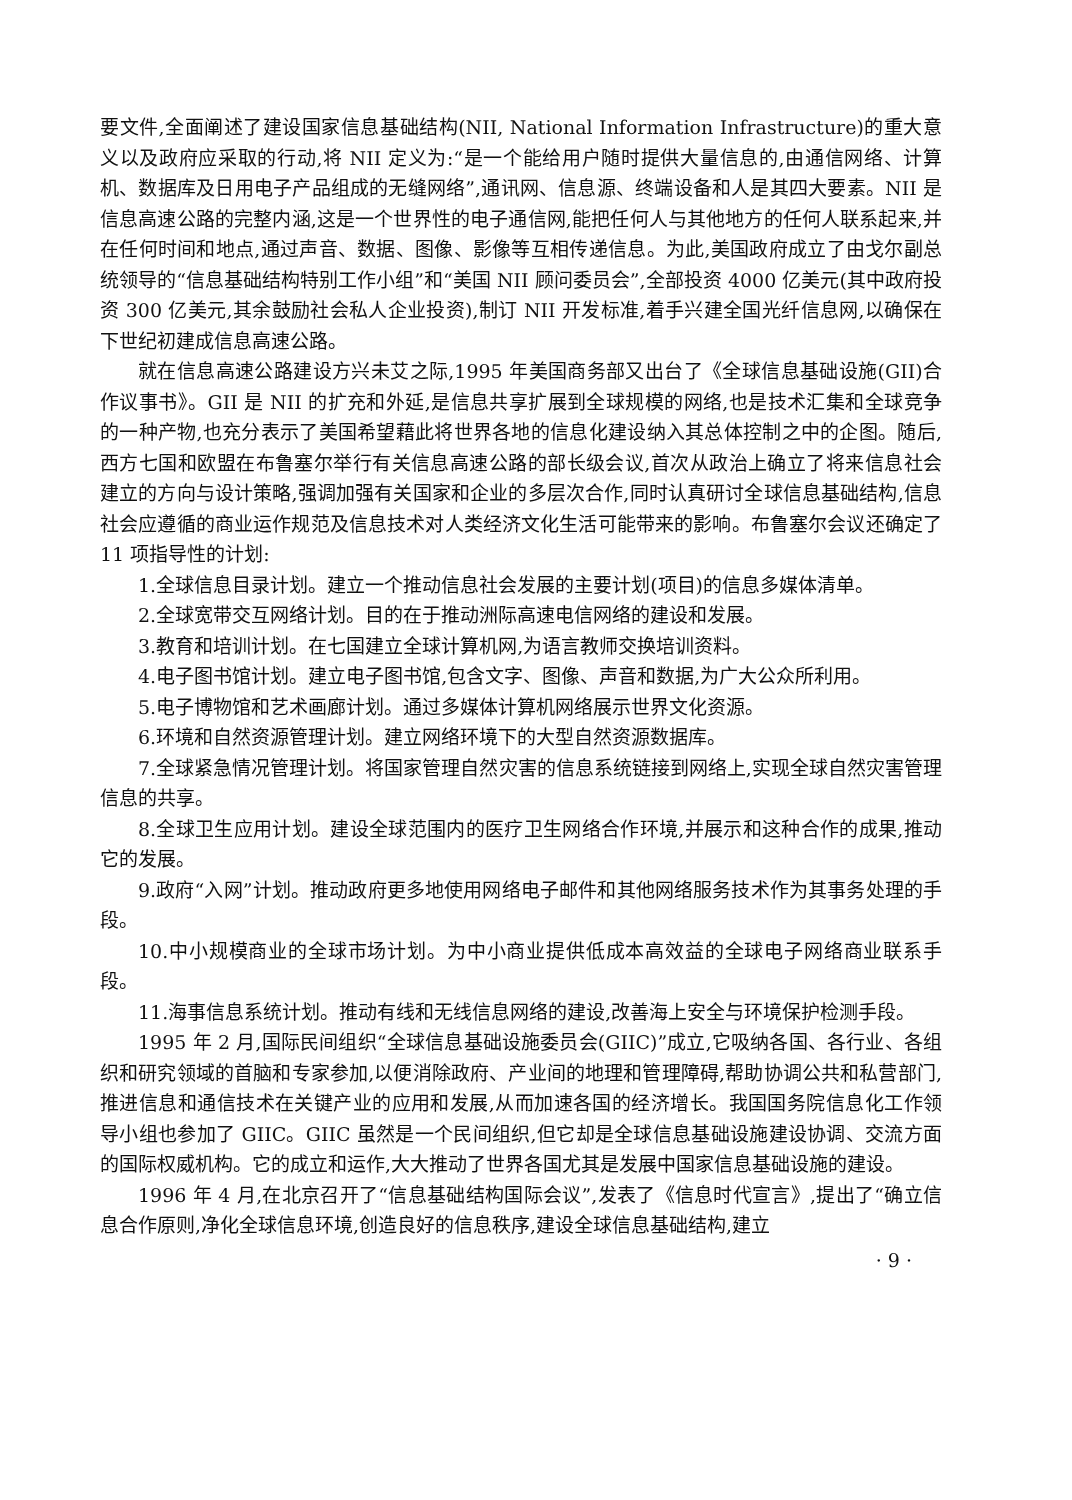要文件,全面阐述了建设国家信息基础结构(NII, National Information Infrastructure)的重大意义以及政府应采取的行动,将 NII 定义为:“是一个能给用户随时提供大量信息的,由通信网络、计算机、数据库及日用电子产品组成的无缝网络”,通讯网、信息源、终端设备和人是其四大要素。NII 是信息高速公路的完整内涵,这是一个世界性的电子通信网,能把任何人与其他地方的任何人联系起来,并在任何时间和地点,通过声音、数据、图像、影像等互相传递信息。为此,美国政府成立了由戈尔副总统领导的“信息基础结构特别工作小组”和“美国 NII 顾问委员会”,全部投资 4000 亿美元(其中政府投资 300 亿美元,其余鼓励社会私人企业投资),制订 NII 开发标准,着手兴建全国光纤信息网,以确保在下世纪初建成信息高速公路。
就在信息高速公路建设方兴未艾之际,1995 年美国商务部又出台了《全球信息基础设施(GII)合作议事书》。GII 是 NII 的扩充和外延,是信息共享扩展到全球规模的网络,也是技术汇集和全球竞争的一种产物,也充分表示了美国希望藉此将世界各地的信息化建设纳入其总体控制之中的企图。随后,西方七国和欧盟在布鲁塞尔举行有关信息高速公路的部长级会议,首次从政治上确立了将来信息社会建立的方向与设计策略,强调加强有关国家和企业的多层次合作,同时认真研讨全球信息基础结构,信息社会应遵循的商业运作规范及信息技术对人类经济文化生活可能带来的影响。布鲁塞尔会议还确定了 11 项指导性的计划:
1.全球信息目录计划。建立一个推动信息社会发展的主要计划(项目)的信息多媒体清单。
2.全球宽带交互网络计划。目的在于推动洲际高速电信网络的建设和发展。
3.教育和培训计划。在七国建立全球计算机网,为语言教师交换培训资料。
4.电子图书馆计划。建立电子图书馆,包含文字、图像、声音和数据,为广大公众所利用。
5.电子博物馆和艺术画廊计划。通过多媒体计算机网络展示世界文化资源。
6.环境和自然资源管理计划。建立网络环境下的大型自然资源数据库。
7.全球紧急情况管理计划。将国家管理自然灾害的信息系统链接到网络上,实现全球自然灾害管理信息的共享。
8.全球卫生应用计划。建设全球范围内的医疗卫生网络合作环境,并展示和这种合作的成果,推动它的发展。
9.政府“入网”计划。推动政府更多地使用网络电子邮件和其他网络服务技术作为其事务处理的手段。
10.中小规模商业的全球市场计划。为中小商业提供低成本高效益的全球电子网络商业联系手段。
11.海事信息系统计划。推动有线和无线信息网络的建设,改善海上安全与环境保护检测手段。
1995 年 2 月,国际民间组织“全球信息基础设施委员会(GIIC)”成立,它吸纳各国、各行业、各组织和研究领域的首脑和专家参加,以便消除政府、产业间的地理和管理障碍,帮助协调公共和私营部门,推进信息和通信技术在关键产业的应用和发展,从而加速各国的经济增长。我国国务院信息化工作领导小组也参加了 GIIC。GIIC 虽然是一个民间组织,但它却是全球信息基础设施建设协调、交流方面的国际权威机构。它的成立和运作,大大推动了世界各国尤其是发展中国家信息基础设施的建设。
1996 年 4 月,在北京召开了“信息基础结构国际会议”,发表了《信息时代宣言》,提出了“确立信息合作原则,净化全球信息环境,创造良好的信息秩序,建设全球信息基础结构,建立
· 9 ·